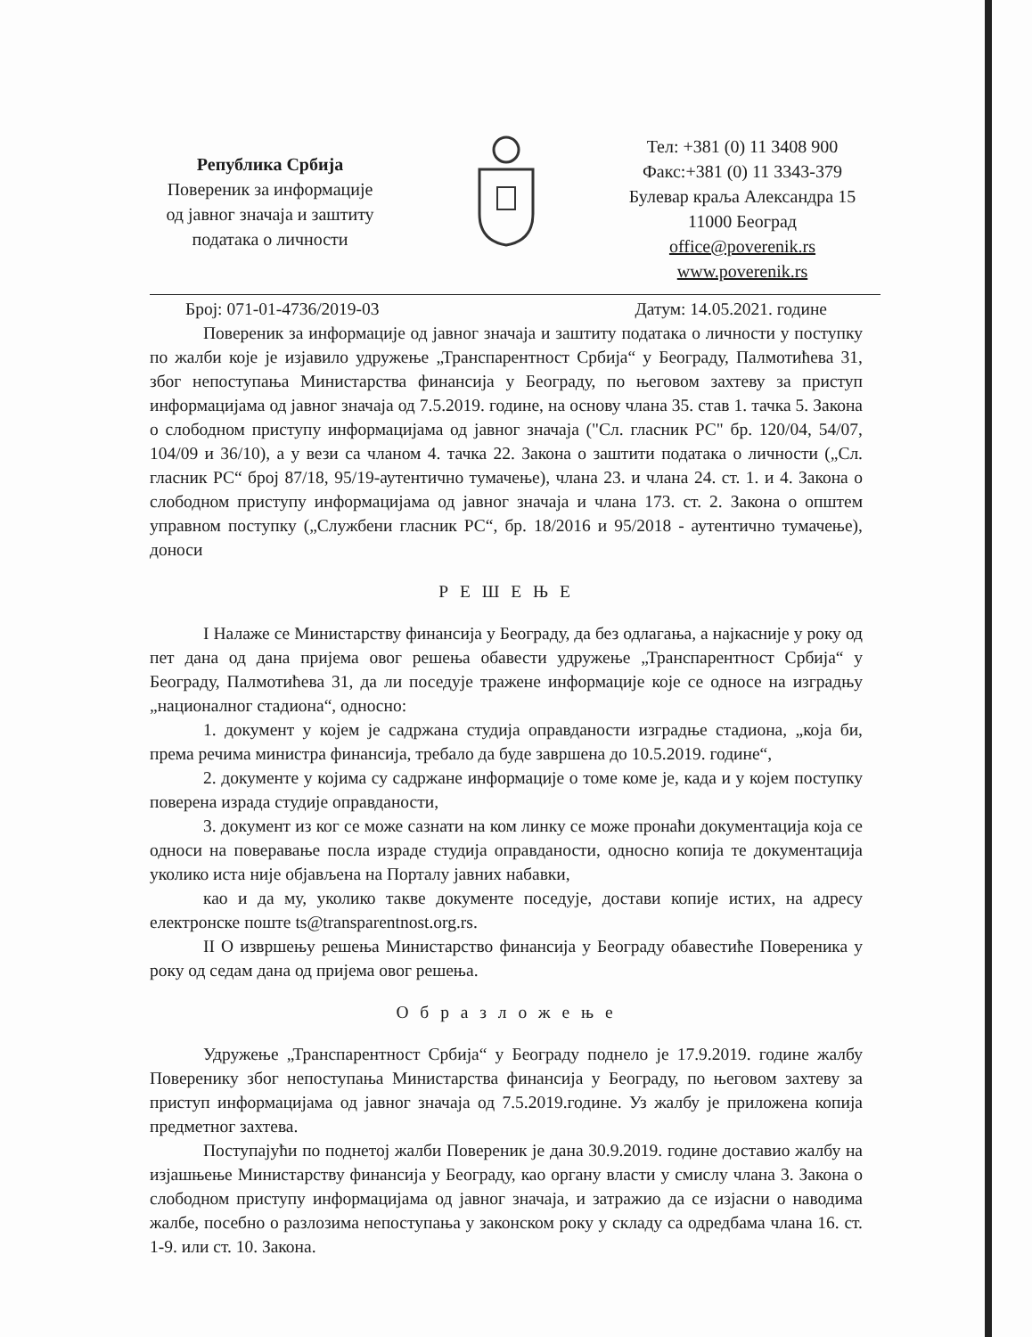Република Србија
Повереник за информације
од јавног значаја и заштиту
података о личности
Тел: +381 (0) 11 3408 900
Факс:+381 (0) 11 3343-379
Булевар краља Александра 15
11000 Београд
office@poverenik.rs
www.poverenik.rs
Број: 071-01-4736/2019-03 Датум: 14.05.2021. године
Повереник за информације од јавног значаја и заштиту података о личности у поступку по жалби које је изјавило удружење „Транспарентност Србија“ у Београду, Палмотићева 31, због непоступања Министарства финансија у Београду, по његовом захтеву за приступ информацијама од јавног значаја од 7.5.2019. године, на основу члана 35. став 1. тачка 5. Закона о слободном приступу информацијама од јавног значаја ("Сл. гласник РС" бр. 120/04, 54/07, 104/09 и 36/10), а у вези са чланом 4. тачка 22. Закона о заштити података о личности („Сл. гласник РС“ број 87/18, 95/19-аутентично тумачење), члана 23. и члана 24. ст. 1. и 4. Закона о слободном приступу информацијама од јавног значаја и члана 173. ст. 2. Закона о општем управном поступку („Службени гласник РС“, бр. 18/2016 и 95/2018 - аутентично тумачење), доноси
Р Е Ш Е Њ Е
I Налаже се Министарству финансија у Београду, да без одлагања, а најкасније у року од пет дана од дана пријема овог решења обавести удружење „Транспарентност Србија“ у Београду, Палмотићева 31, да ли поседује тражене информације које се односе на изградњу „националног стадиона“, односно:
1. документ у којем је садржана студија оправданости изградње стадиона, „која би, према речима министра финансија, требало да буде завршена до 10.5.2019. године“,
2. документе у којима су садржане информације о томе коме је, када и у којем поступку поверена израда студије оправданости,
3. документ из ког се може сазнати на ком линку се може пронаћи документација која се односи на поверавање посла израде студија оправданости, односно копија те документација уколико иста није објављена на Порталу јавних набавки,
као и да му, уколико такве документе поседује, достави копије истих, на адресу електронске поште ts@transparentnost.org.rs.
II О извршењу решења Министарство финансија у Београду обавестиће Повереника у року од седам дана од пријема овог решења.
О б р а з л о ж е њ е
Удружење „Транспарентност Србија“ у Београду поднело је 17.9.2019. године жалбу Поверенику због непоступања Министарства финансија у Београду, по његовом захтеву за приступ информацијама од јавног значаја од 7.5.2019.године. Уз жалбу је приложена копија предметног захтева.
Поступајући по поднетој жалби Повереник је дана 30.9.2019. године доставио жалбу на изјашњење Министарству финансија у Београду, као органу власти у смислу члана 3. Закона о слободном приступу информацијама од јавног значаја, и затражио да се изјасни о наводима жалбе, посебно о разлозима непоступања у законском року у складу са одредбама члана 16. ст. 1-9. или ст. 10. Закона.